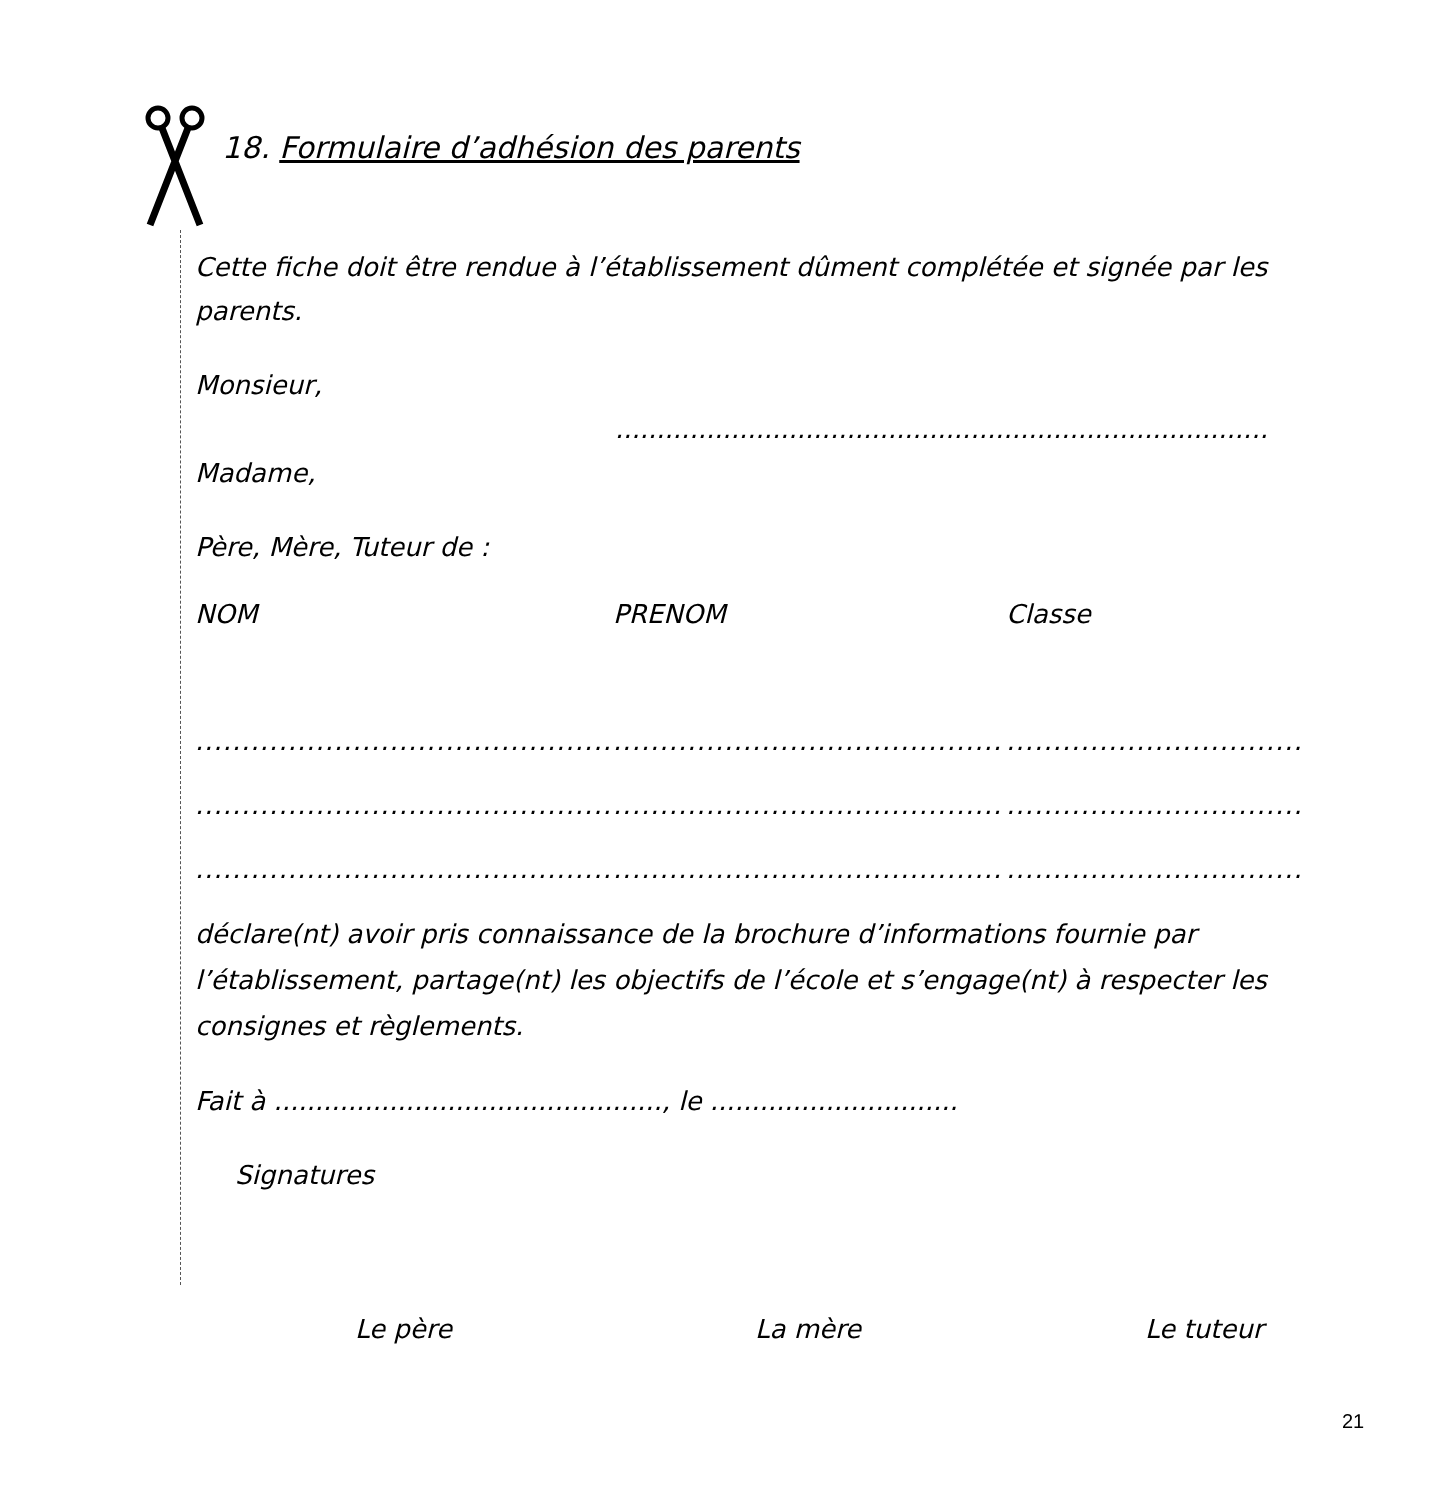18. Formulaire d’adhésion des parents
Cette fiche doit être rendue à l’établissement dûment complétée et signée par les parents.
Monsieur,
...............................................................................
Madame,
Père, Mère, Tuteur de :
NOM PRENOM Classe
.............................................................................................................................
.............................................................................................................................
.............................................................................................................................
déclare(nt) avoir pris connaissance de la brochure d’informations fournie par l’établissement, partage(nt) les objectifs de l’école et s’engage(nt) à respecter les consignes et règlements.
Fait à ..............................................., le ..............................
Signatures
Le père La mère Le tuteur
21